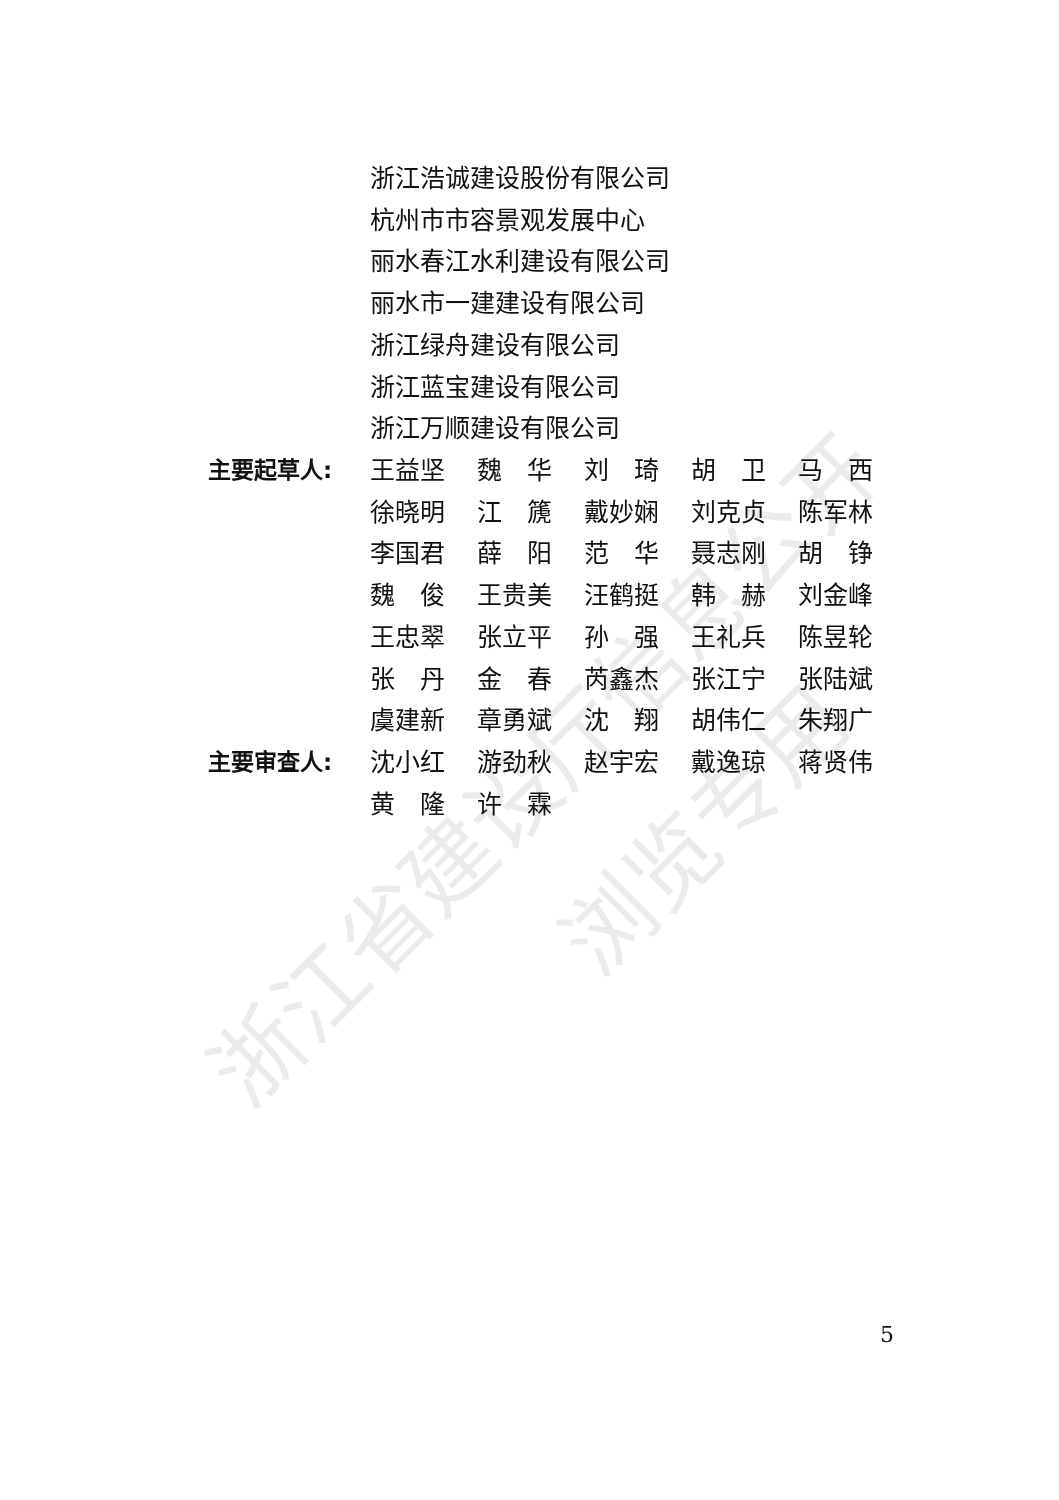浙江省建设厅信息公开
浏览专用
浙江浩诚建设股份有限公司
杭州市市容景观发展中心
丽水春江水利建设有限公司
丽水市一建建设有限公司
浙江绿舟建设有限公司
浙江蓝宝建设有限公司
浙江万顺建设有限公司
| 主要起草人: | 王益坚 | 魏 华 | 刘 琦 | 胡 卫 | 马 西 |
| | 徐晓明 | 江 篪 | 戴妙娴 | 刘克贞 | 陈军林 |
| | 李国君 | 薛 阳 | 范 华 | 聂志刚 | 胡 铮 |
| | 魏 俊 | 王贵美 | 汪鹤挺 | 韩 赫 | 刘金峰 |
| | 王忠翠 | 张立平 | 孙 强 | 王礼兵 | 陈昱轮 |
| | 张 丹 | 金 春 | 芮鑫杰 | 张江宁 | 张陆斌 |
| | 虞建新 | 章勇斌 | 沈 翔 | 胡伟仁 | 朱翔广 |
| 主要审查人: | 沈小红 | 游劲秋 | 赵宇宏 | 戴逸琼 | 蒋贤伟 |
| | 黄 隆 | 许 霖 | | | |
5